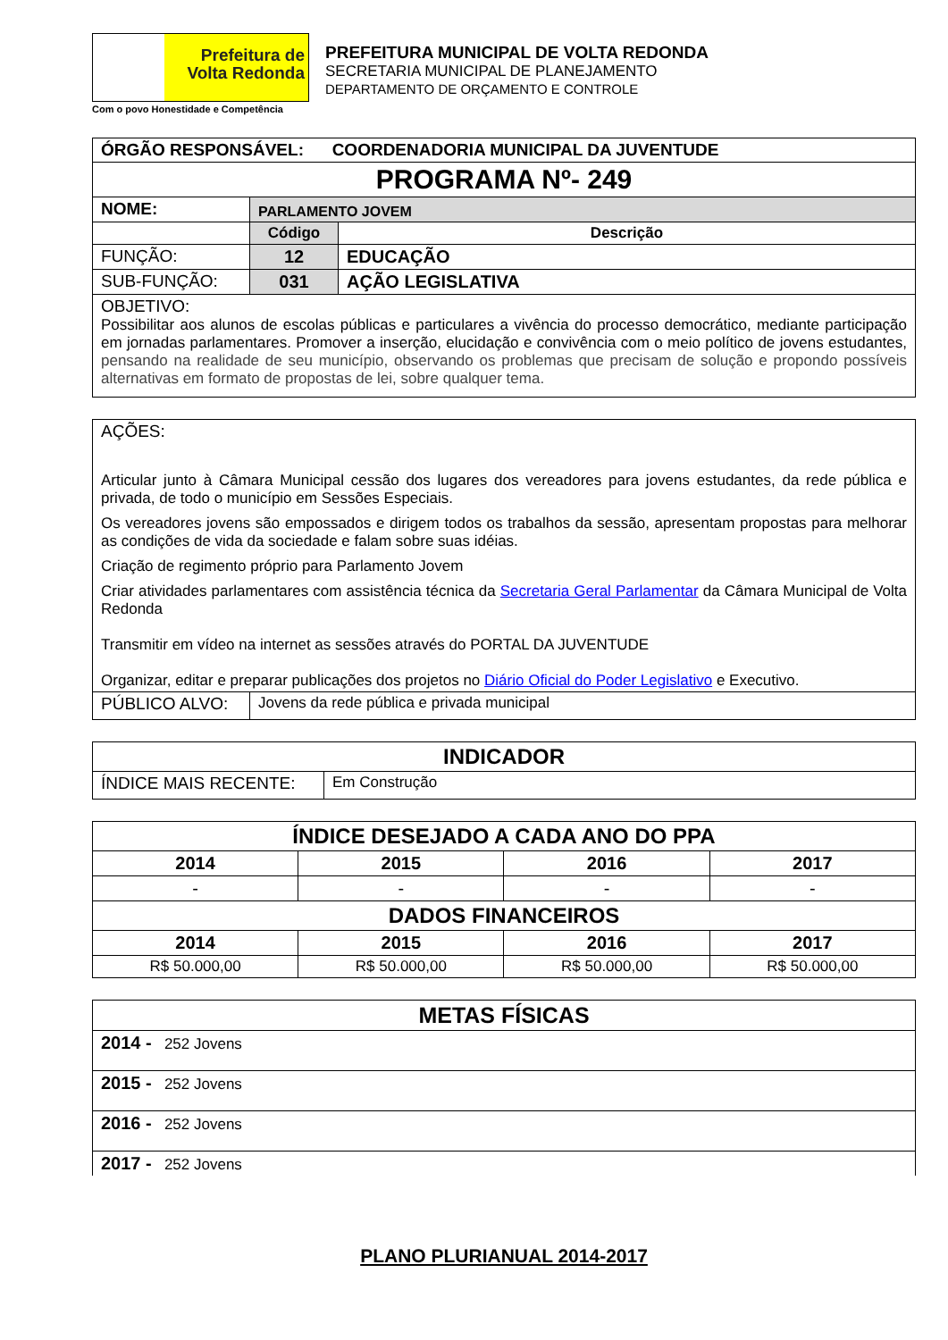Prefeitura de
Volta Redonda
Com o povo Honestidade e Competência
PREFEITURA MUNICIPAL DE VOLTA REDONDA
SECRETARIA MUNICIPAL DE PLANEJAMENTO
DEPARTAMENTO DE ORÇAMENTO E CONTROLE
| ÓRGÃO RESPONSÁVEL: COORDENADORIA MUNICIPAL DA JUVENTUDE | | |
| PROGRAMA Nº- 249 | | |
| NOME: | PARLAMENTO JOVEM | |
| | Código | Descrição |
| FUNÇÃO: | 12 | EDUCAÇÃO |
| SUB-FUNÇÃO: | 031 | AÇÃO LEGISLATIVA |
| OBJETIVO: Possibilitar aos alunos de escolas públicas e particulares a vivência do processo democrático, mediante participação em jornadas parlamentares. Promover a inserção, elucidação e convivência com o meio político de jovens estudantes, pensando na realidade de seu município, observando os problemas que precisam de solução e propondo possíveis alternativas em formato de propostas de lei, sobre qualquer tema. | | |
| AÇÕES: Articular junto à Câmara Municipal cessão dos lugares dos vereadores para jovens estudantes, da rede pública e privada, de todo o município em Sessões Especiais. Os vereadores jovens são empossados e dirigem todos os trabalhos da sessão, apresentam propostas para melhorar as condições de vida da sociedade e falam sobre suas idéias. Criação de regimento próprio para Parlamento Jovem Criar atividades parlamentares com assistência técnica da Secretaria Geral Parlamentar da Câmara Municipal de Volta Redonda Transmitir em vídeo na internet as sessões através do PORTAL DA JUVENTUDE Organizar, editar e preparar publicações dos projetos no Diário Oficial do Poder Legislativo e Executivo. | |
| PÚBLICO ALVO: | Jovens da rede pública e privada municipal |
| INDICADOR | |
| ÍNDICE MAIS RECENTE: | Em Construção |
| ÍNDICE DESEJADO A CADA ANO DO PPA | | | |
| --- | --- | --- | --- |
| 2014 | 2015 | 2016 | 2017 |
| - | - | - | - |
| DADOS FINANCEIROS | | | |
| 2014 | 2015 | 2016 | 2017 |
| R$ 50.000,00 | R$ 50.000,00 | R$ 50.000,00 | R$ 50.000,00 |
| METAS FÍSICAS |
| --- |
| 2014 - 252 Jovens |
| 2015 - 252 Jovens |
| 2016 - 252 Jovens |
| 2017 - 252 Jovens |
PLANO PLURIANUAL 2014-2017